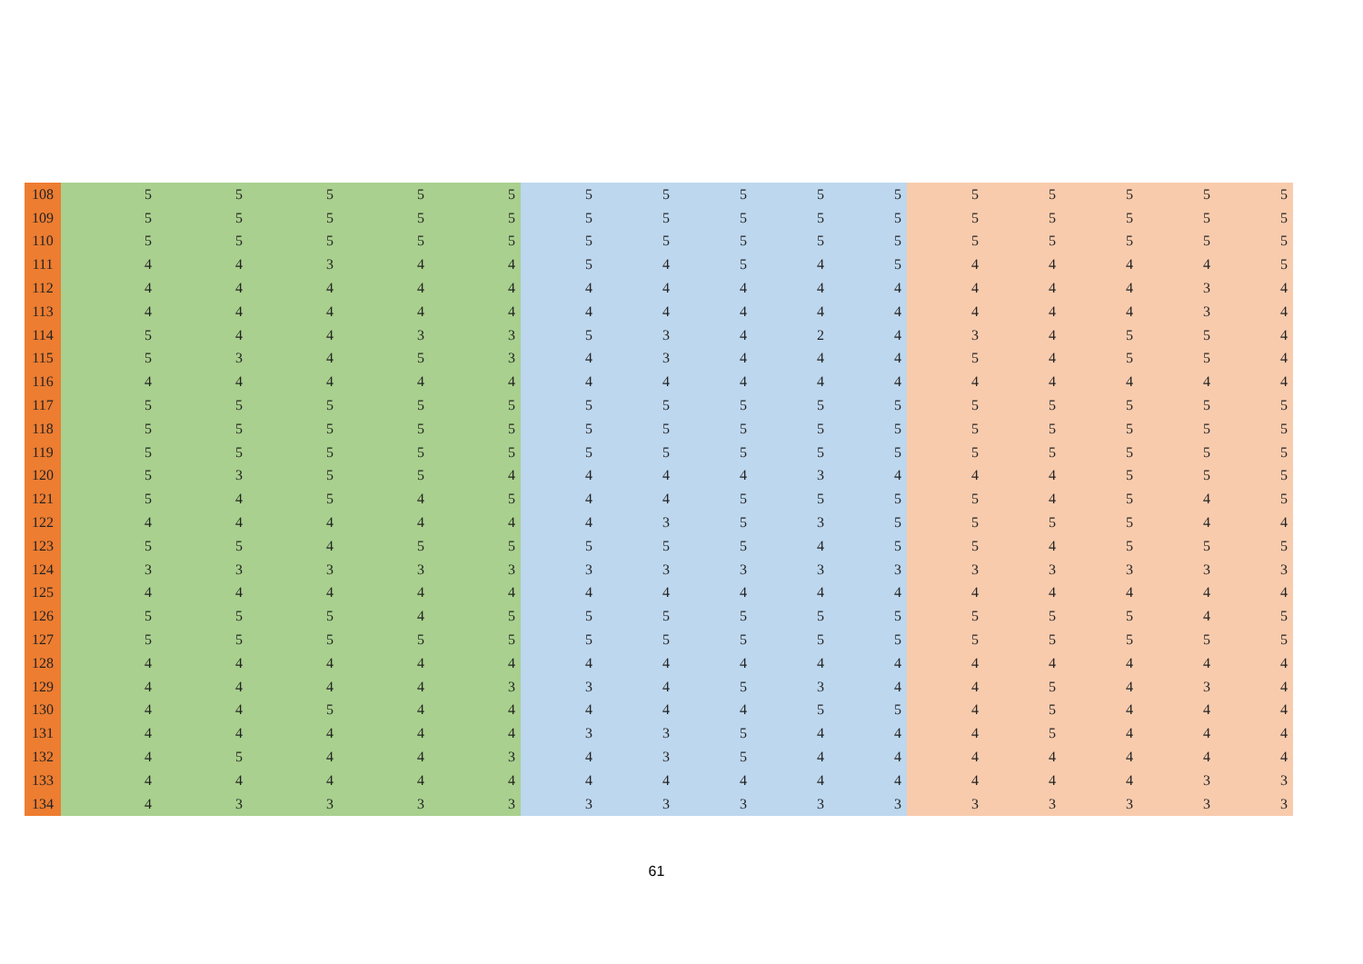| 108 | 5 | 5 | 5 | 5 | 5 | 5 | 5 | 5 | 5 | 5 | 5 | 5 | 5 | 5 | 5 |
| 109 | 5 | 5 | 5 | 5 | 5 | 5 | 5 | 5 | 5 | 5 | 5 | 5 | 5 | 5 | 5 |
| 110 | 5 | 5 | 5 | 5 | 5 | 5 | 5 | 5 | 5 | 5 | 5 | 5 | 5 | 5 | 5 |
| 111 | 4 | 4 | 3 | 4 | 4 | 5 | 4 | 5 | 4 | 5 | 4 | 4 | 4 | 4 | 5 |
| 112 | 4 | 4 | 4 | 4 | 4 | 4 | 4 | 4 | 4 | 4 | 4 | 4 | 4 | 3 | 4 |
| 113 | 4 | 4 | 4 | 4 | 4 | 4 | 4 | 4 | 4 | 4 | 4 | 4 | 4 | 3 | 4 |
| 114 | 5 | 4 | 4 | 3 | 3 | 5 | 3 | 4 | 2 | 4 | 3 | 4 | 5 | 5 | 4 |
| 115 | 5 | 3 | 4 | 5 | 3 | 4 | 3 | 4 | 4 | 4 | 5 | 4 | 5 | 5 | 4 |
| 116 | 4 | 4 | 4 | 4 | 4 | 4 | 4 | 4 | 4 | 4 | 4 | 4 | 4 | 4 | 4 |
| 117 | 5 | 5 | 5 | 5 | 5 | 5 | 5 | 5 | 5 | 5 | 5 | 5 | 5 | 5 | 5 |
| 118 | 5 | 5 | 5 | 5 | 5 | 5 | 5 | 5 | 5 | 5 | 5 | 5 | 5 | 5 | 5 |
| 119 | 5 | 5 | 5 | 5 | 5 | 5 | 5 | 5 | 5 | 5 | 5 | 5 | 5 | 5 | 5 |
| 120 | 5 | 3 | 5 | 5 | 4 | 4 | 4 | 4 | 3 | 4 | 4 | 4 | 5 | 5 | 5 |
| 121 | 5 | 4 | 5 | 4 | 5 | 4 | 4 | 5 | 5 | 5 | 5 | 4 | 5 | 4 | 5 |
| 122 | 4 | 4 | 4 | 4 | 4 | 4 | 3 | 5 | 3 | 5 | 5 | 5 | 5 | 4 | 4 |
| 123 | 5 | 5 | 4 | 5 | 5 | 5 | 5 | 5 | 4 | 5 | 5 | 4 | 5 | 5 | 5 |
| 124 | 3 | 3 | 3 | 3 | 3 | 3 | 3 | 3 | 3 | 3 | 3 | 3 | 3 | 3 | 3 |
| 125 | 4 | 4 | 4 | 4 | 4 | 4 | 4 | 4 | 4 | 4 | 4 | 4 | 4 | 4 | 4 |
| 126 | 5 | 5 | 5 | 4 | 5 | 5 | 5 | 5 | 5 | 5 | 5 | 5 | 5 | 4 | 5 |
| 127 | 5 | 5 | 5 | 5 | 5 | 5 | 5 | 5 | 5 | 5 | 5 | 5 | 5 | 5 | 5 |
| 128 | 4 | 4 | 4 | 4 | 4 | 4 | 4 | 4 | 4 | 4 | 4 | 4 | 4 | 4 | 4 |
| 129 | 4 | 4 | 4 | 4 | 3 | 3 | 4 | 5 | 3 | 4 | 4 | 5 | 4 | 3 | 4 |
| 130 | 4 | 4 | 5 | 4 | 4 | 4 | 4 | 4 | 5 | 5 | 4 | 5 | 4 | 4 | 4 |
| 131 | 4 | 4 | 4 | 4 | 4 | 3 | 3 | 5 | 4 | 4 | 4 | 5 | 4 | 4 | 4 |
| 132 | 4 | 5 | 4 | 4 | 3 | 4 | 3 | 5 | 4 | 4 | 4 | 4 | 4 | 4 | 4 |
| 133 | 4 | 4 | 4 | 4 | 4 | 4 | 4 | 4 | 4 | 4 | 4 | 4 | 4 | 3 | 3 |
| 134 | 4 | 3 | 3 | 3 | 3 | 3 | 3 | 3 | 3 | 3 | 3 | 3 | 3 | 3 | 3 |
61